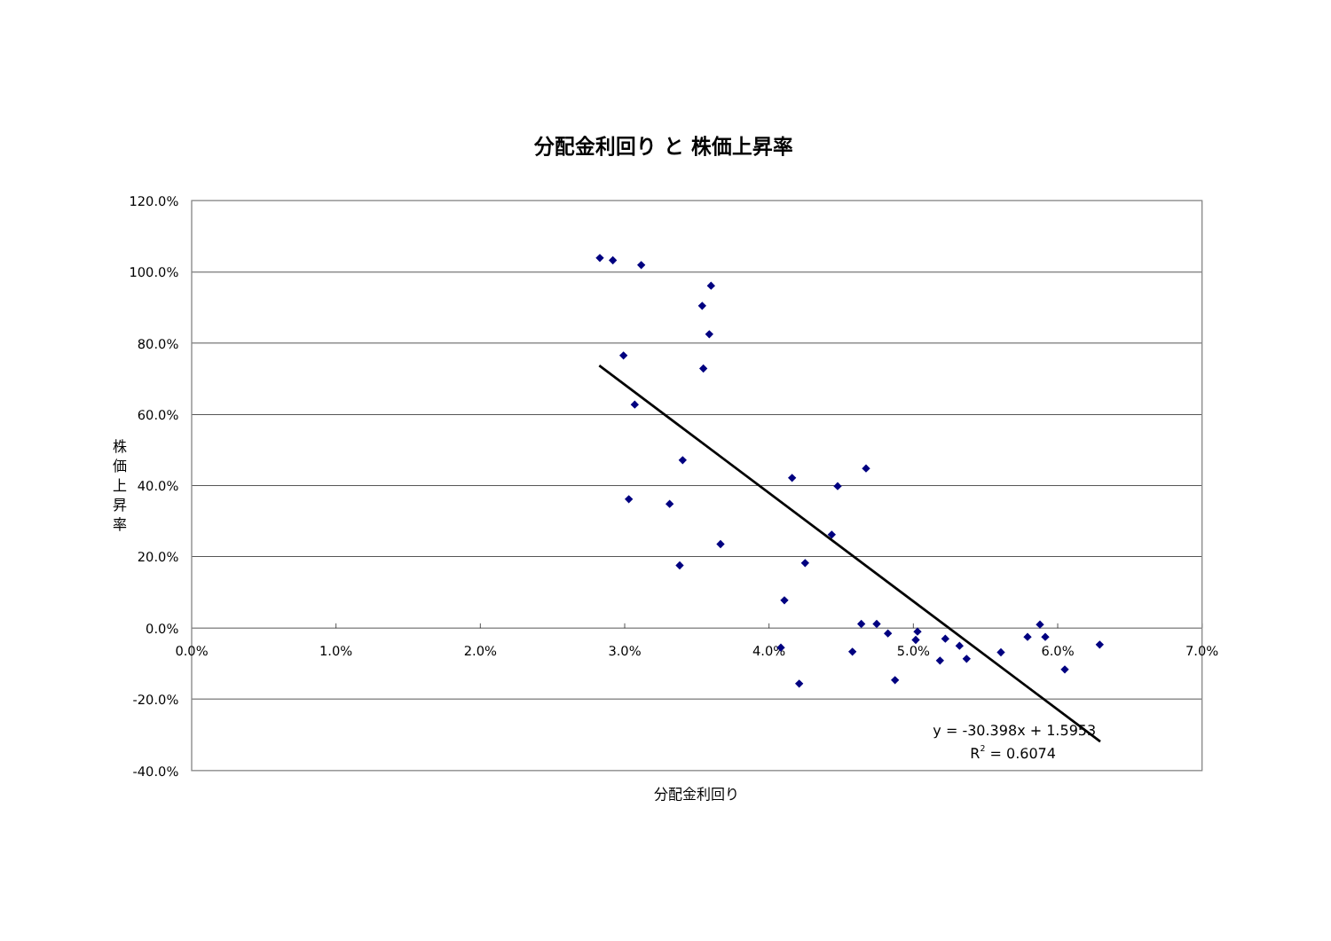分配金利回り と 株価上昇率
120.0%
100.0%
80.0%
60.0%
40.0%
20.0%
0.0%
-20.0%
-40.0%
0.0%
1.0%
2.0%
3.0%
4.0%
5.0%
6.0%
7.0%
y = -30.398x + 1.5953
R2 = 0.6074
分配金利回り
株
価
上
昇
率